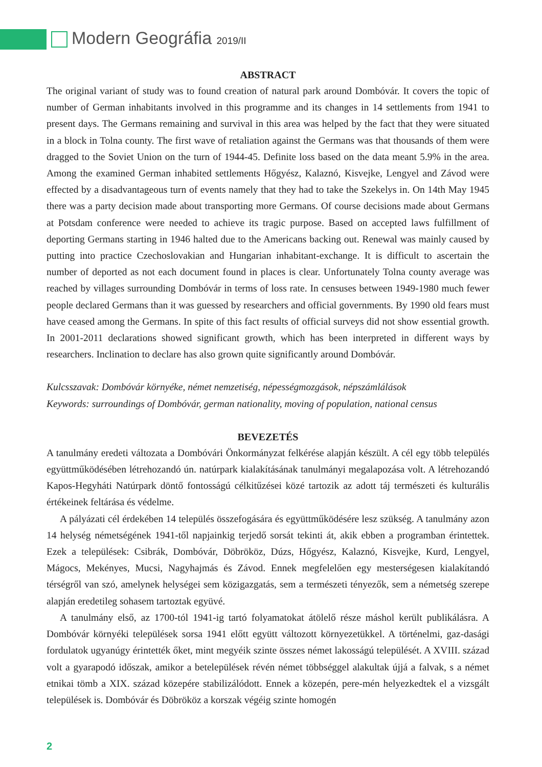Modern Geográfia 2019/II
ABSTRACT
The original variant of study was to found creation of natural park around Dombóvár. It covers the topic of number of German inhabitants involved in this programme and its changes in 14 settlements from 1941 to present days. The Germans remaining and survival in this area was helped by the fact that they were situated in a block in Tolna county. The first wave of retaliation against the Germans was that thousands of them were dragged to the Soviet Union on the turn of 1944-45. Definite loss based on the data meant 5.9% in the area. Among the examined German inhabited settlements Hőgyész, Kalaznó, Kisvejke, Lengyel and Závod were effected by a disadvantageous turn of events namely that they had to take the Szekelys in. On 14th May 1945 there was a party decision made about transporting more Germans. Of course decisions made about Germans at Potsdam conference were needed to achieve its tragic purpose. Based on accepted laws fulfillment of deporting Germans starting in 1946 halted due to the Americans backing out. Renewal was mainly caused by putting into practice Czechoslovakian and Hungarian inhabitant-exchange. It is difficult to ascertain the number of deported as not each document found in places is clear. Unfortunately Tolna county average was reached by villages surrounding Dombóvár in terms of loss rate. In censuses between 1949-1980 much fewer people declared Germans than it was guessed by researchers and official governments. By 1990 old fears must have ceased among the Germans. In spite of this fact results of official surveys did not show essential growth. In 2001-2011 declarations showed significant growth, which has been interpreted in different ways by researchers. Inclination to declare has also grown quite significantly around Dombóvár.
Kulcsszavak: Dombóvár környéke, német nemzetiség, népességmozgások, népszámlálások
Keywords: surroundings of Dombóvár, german nationality, moving of population, national census
BEVEZETÉS
A tanulmány eredeti változata a Dombóvári Önkormányzat felkérése alapján készült. A cél egy több település együttműködésében létrehozandó ún. natúrpark kialakításának tanulmányi megalapozása volt. A létrehozandó Kapos-Hegyháti Natúrpark döntő fontosságú célkitűzései közé tartozik az adott táj természeti és kulturális értékeinek feltárása és védelme.
A pályázati cél érdekében 14 település összefogására és együttműködésére lesz szükség. A tanulmány azon 14 helység németségének 1941-től napjainkig terjedő sorsát tekinti át, akik ebben a programban érintettek. Ezek a települések: Csibrák, Dombóvár, Döbrököz, Dúzs, Hőgyész, Kalaznó, Kisvejke, Kurd, Lengyel, Mágocs, Mekényes, Mucsi, Nagyhajmás és Závod. Ennek megfelelően egy mesterségesen kialakítandó térségről van szó, amelynek helységei sem közigazgatás, sem a természeti tényezők, sem a németség szerepe alapján eredetileg sohasem tartoztak együvé.
A tanulmány első, az 1700-tól 1941-ig tartó folyamatokat átölelő része máshol került publikálásra. A Dombóvár környéki települések sorsa 1941 előtt együtt változott környezetükkel. A történelmi, gaz-dasági fordulatok ugyanúgy érintették őket, mint megyéik szinte összes német lakosságú települését. A XVIII. század volt a gyarapodó időszak, amikor a betelepülések révén német többséggel alakultak újjá a falvak, s a német etnikai tömb a XIX. század közepére stabilizálódott. Ennek a közepén, pere-mén helyezkedtek el a vizsgált települések is. Dombóvár és Döbrököz a korszak végéig szinte homogén
2